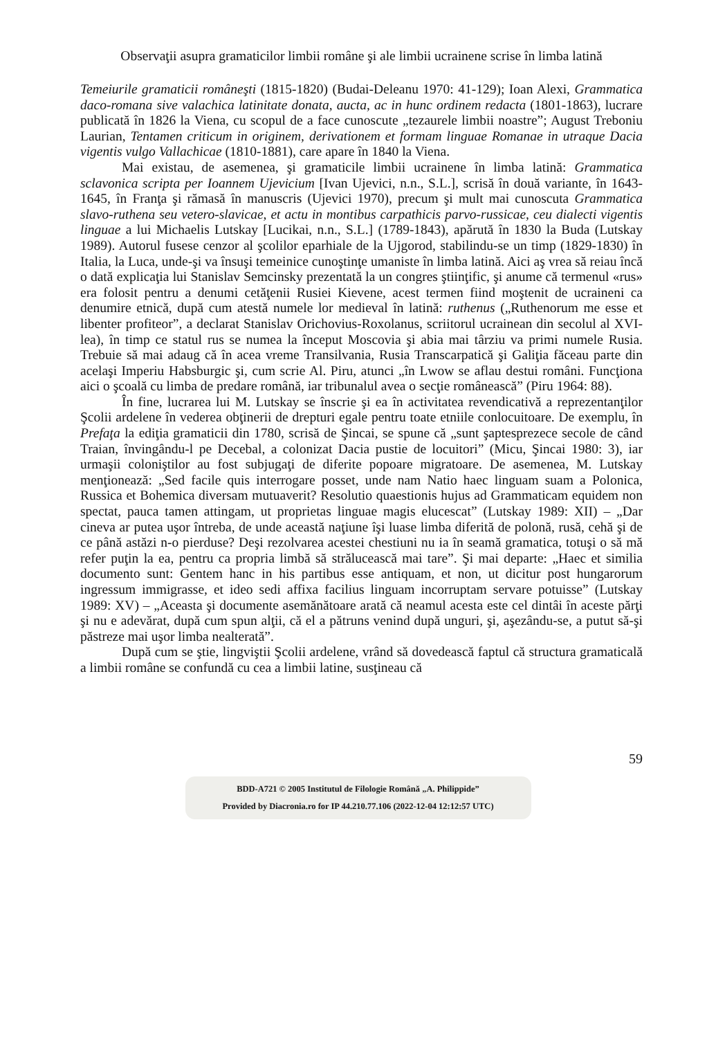Observaţii asupra gramaticilor limbii române şi ale limbii ucrainene scrise în limba latină
Temeiurile gramaticii româneşti (1815-1820) (Budai-Deleanu 1970: 41-129); Ioan Alexi, Grammatica daco-romana sive valachica latinitate donata, aucta, ac in hunc ordinem redacta (1801-1863), lucrare publicată în 1826 la Viena, cu scopul de a face cunoscute „tezaurele limbii noastre”; August Treboniu Laurian, Tentamen criticum in originem, derivationem et formam linguae Romanae in utraque Dacia vigentis vulgo Vallachicae (1810-1881), care apare în 1840 la Viena.
Mai existau, de asemenea, şi gramaticile limbii ucrainene în limba latină: Grammatica sclavonica scripta per Ioannem Ujevicium [Ivan Ujevici, n.n., S.L.], scrisă în două variante, în 1643-1645, în Franţa şi rămasă în manuscris (Ujevici 1970), precum şi mult mai cunoscuta Grammatica slavo-ruthena seu vetero-slavicae, et actu in montibus carpathicis parvo-russicae, ceu dialecti vigentis linguae a lui Michaelis Lutskay [Lucikai, n.n., S.L.] (1789-1843), apărută în 1830 la Buda (Lutskay 1989). Autorul fusese cenzor al şcolilor eparhiale de la Ujgorod, stabilindu-se un timp (1829-1830) în Italia, la Luca, unde-şi va însuşi temeinice cunoştinţe umaniste în limba latină. Aici aş vrea să reiau încă o dată explicaţia lui Stanislav Semcinsky prezentată la un congres ştiinţific, şi anume că termenul «rus» era folosit pentru a denumi cetăţenii Rusiei Kievene, acest termen fiind moştenit de ucraineni ca denumire etnică, după cum atestă numele lor medieval în latină: ruthenus („Ruthenorum me esse et libenter profiteor”, a declarat Stanislav Orichovius-Roxolanus, scriitorul ucrainean din secolul al XVI-lea), în timp ce statul rus se numea la început Moscovia şi abia mai târziu va primi numele Rusia. Trebuie să mai adaug că în acea vreme Transilvania, Rusia Transcarpatică şi Galiţia făceau parte din acelaşi Imperiu Habsburgic şi, cum scrie Al. Piru, atunci „în Lwow se aflau destui români. Funcţiona aici o şcoală cu limba de predare română, iar tribunalul avea o secţie românească” (Piru 1964: 88).
În fine, lucrarea lui M. Lutskay se înscrie şi ea în activitatea revendicativă a reprezentanţilor Şcolii ardelene în vederea obţinerii de drepturi egale pentru toate etniile conlocuitoare. De exemplu, în Prefaţa la ediţia gramaticii din 1780, scrisă de Şincai, se spune că „sunt şaptesprezece secole de când Traian, învingându-l pe Decebal, a colonizat Dacia pustie de locuitori” (Micu, Şincai 1980: 3), iar urmaşii coloniştilor au fost subjugaţi de diferite popoare migratoare. De asemenea, M. Lutskay menţionează: „Sed facile quis interrogare posset, unde nam Natio haec linguam suam a Polonica, Russica et Bohemica diversam mutuaverit? Resolutio quaestionis hujus ad Grammaticam equidem non spectat, pauca tamen attingam, ut proprietas linguae magis elucescat” (Lutskay 1989: XII) – „Dar cineva ar putea uşor întreba, de unde această naţiune îşi luase limba diferită de polonă, rusă, cehă şi de ce până astăzi n-o pierduse? Deşi rezolvarea acestei chestiuni nu ia în seamă gramatica, totuşi o să mă refer puţin la ea, pentru ca propria limbă să strălucească mai tare”. Şi mai departe: „Haec et similia documento sunt: Gentem hanc in his partibus esse antiquam, et non, ut dicitur post hungarorum ingressum immigrasse, et ideo sedi affixa facilius linguam incorruptam servare potuisse” (Lutskay 1989: XV) – „Aceasta şi documente asemănătoare arată că neamul acesta este cel dintâi în aceste părţi şi nu e adevărat, după cum spun alţii, că el a pătruns venind după unguri, şi, aşezându-se, a putut să-şi păstreze mai uşor limba nealterată”.
După cum se ştie, lingviştii Şcolii ardelene, vrând să dovedească faptul că structura gramaticală a limbii române se confundă cu cea a limbii latine, susţineau că
59
BDD-A721 © 2005 Institutul de Filologie Română „A. Philippide”
Provided by Diacronia.ro for IP 44.210.77.106 (2022-12-04 12:12:57 UTC)